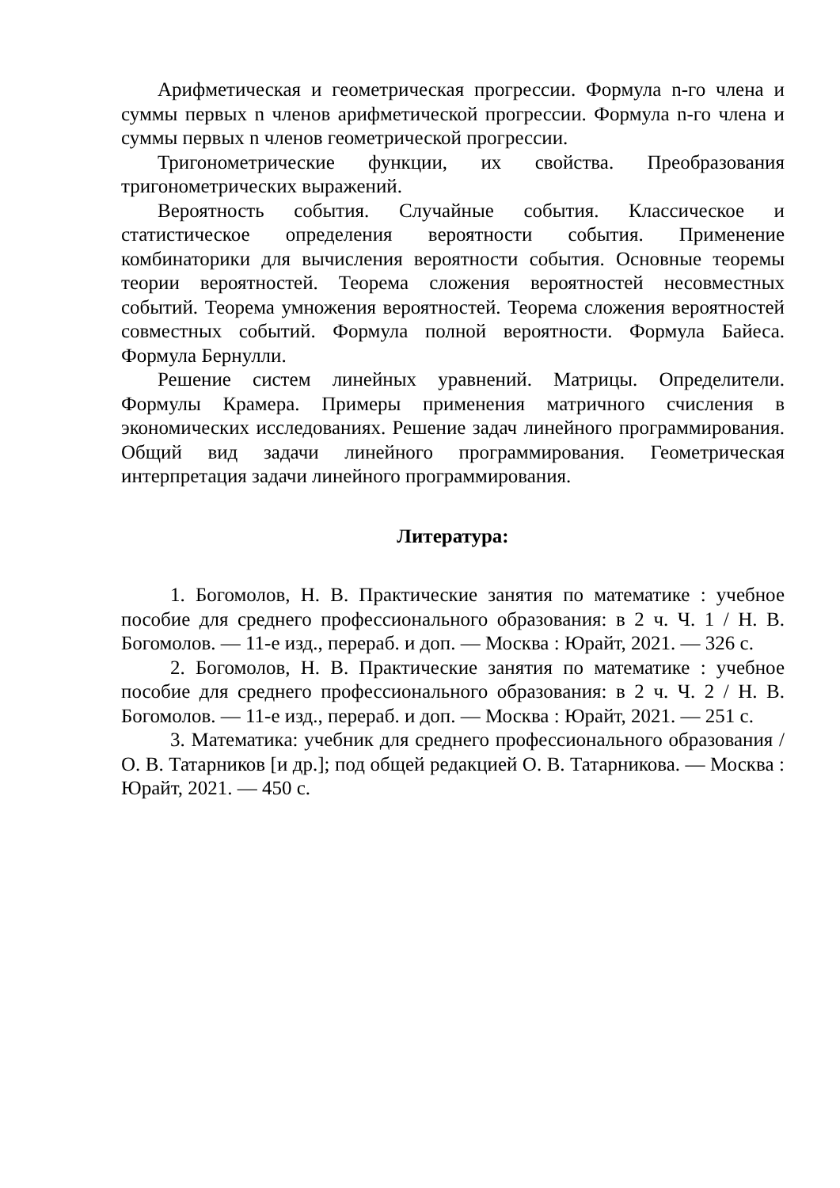Арифметическая и геометрическая прогрессии. Формула n-го члена и суммы первых n членов арифметической прогрессии. Формула n-го члена и суммы первых n членов геометрической прогрессии.
Тригонометрические функции, их свойства. Преобразования тригонометрических выражений.
Вероятность события. Случайные события. Классическое и статистическое определения вероятности события. Применение комбинаторики для вычисления вероятности события. Основные теоремы теории вероятностей. Теорема сложения вероятностей несовместных событий. Теорема умножения вероятностей. Теорема сложения вероятностей совместных событий. Формула полной вероятности. Формула Байеса. Формула Бернулли.
Решение систем линейных уравнений. Матрицы. Определители. Формулы Крамера. Примеры применения матричного счисления в экономических исследованиях. Решение задач линейного программирования. Общий вид задачи линейного программирования. Геометрическая интерпретация задачи линейного программирования.
Литература:
1. Богомолов, Н. В. Практические занятия по математике : учебное пособие для среднего профессионального образования: в 2 ч. Ч. 1 / Н. В. Богомолов. — 11-е изд., перераб. и доп. — Москва : Юрайт, 2021. — 326 с.
2. Богомолов, Н. В. Практические занятия по математике : учебное пособие для среднего профессионального образования: в 2 ч. Ч. 2 / Н. В. Богомолов. — 11-е изд., перераб. и доп. — Москва : Юрайт, 2021. — 251 с.
3. Математика: учебник для среднего профессионального образования / О. В. Татарников [и др.]; под общей редакцией О. В. Татарникова. — Москва : Юрайт, 2021. — 450 с.